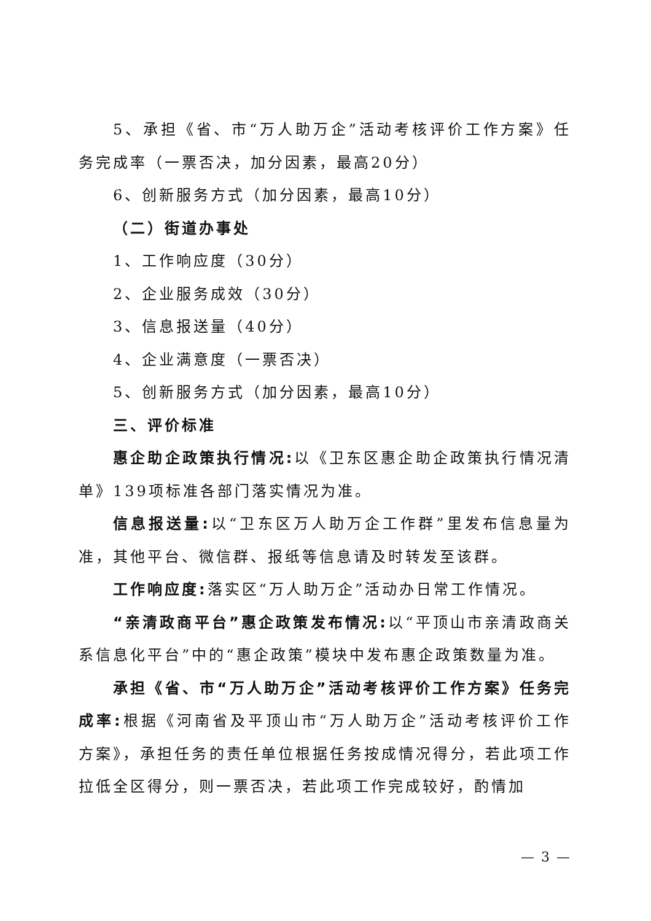5、承担《省、市“万人助万企”活动考核评价工作方案》任务完成率（一票否决，加分因素，最高20分）
6、创新服务方式（加分因素，最高10分）
（二）街道办事处
1、工作响应度（30分）
2、企业服务成效（30分）
3、信息报送量（40分）
4、企业满意度（一票否决）
5、创新服务方式（加分因素，最高10分）
三、评价标准
惠企助企政策执行情况: 以《卫东区惠企助企政策执行情况清单》139项标准各部门落实情况为准。
信息报送量: 以“卫东区万人助万企工作群”里发布信息量为准，其他平台、微信群、报纸等信息请及时转发至该群。
工作响应度: 落实区“万人助万企”活动办日常工作情况。
“亲清政商平台”惠企政策发布情况: 以“平顶山市亲清政商关系信息化平台”中的“惠企政策”模块中发布惠企政策数量为准。
承担《省、市“万人助万企”活动考核评价工作方案》任务完成率: 根据《河南省及平顶山市“万人助万企”活动考核评价工作方案》，承担任务的责任单位根据任务按成情况得分，若此项工作拉低全区得分，则一票否决，若此项工作完成较好，酌情加
— 3 —